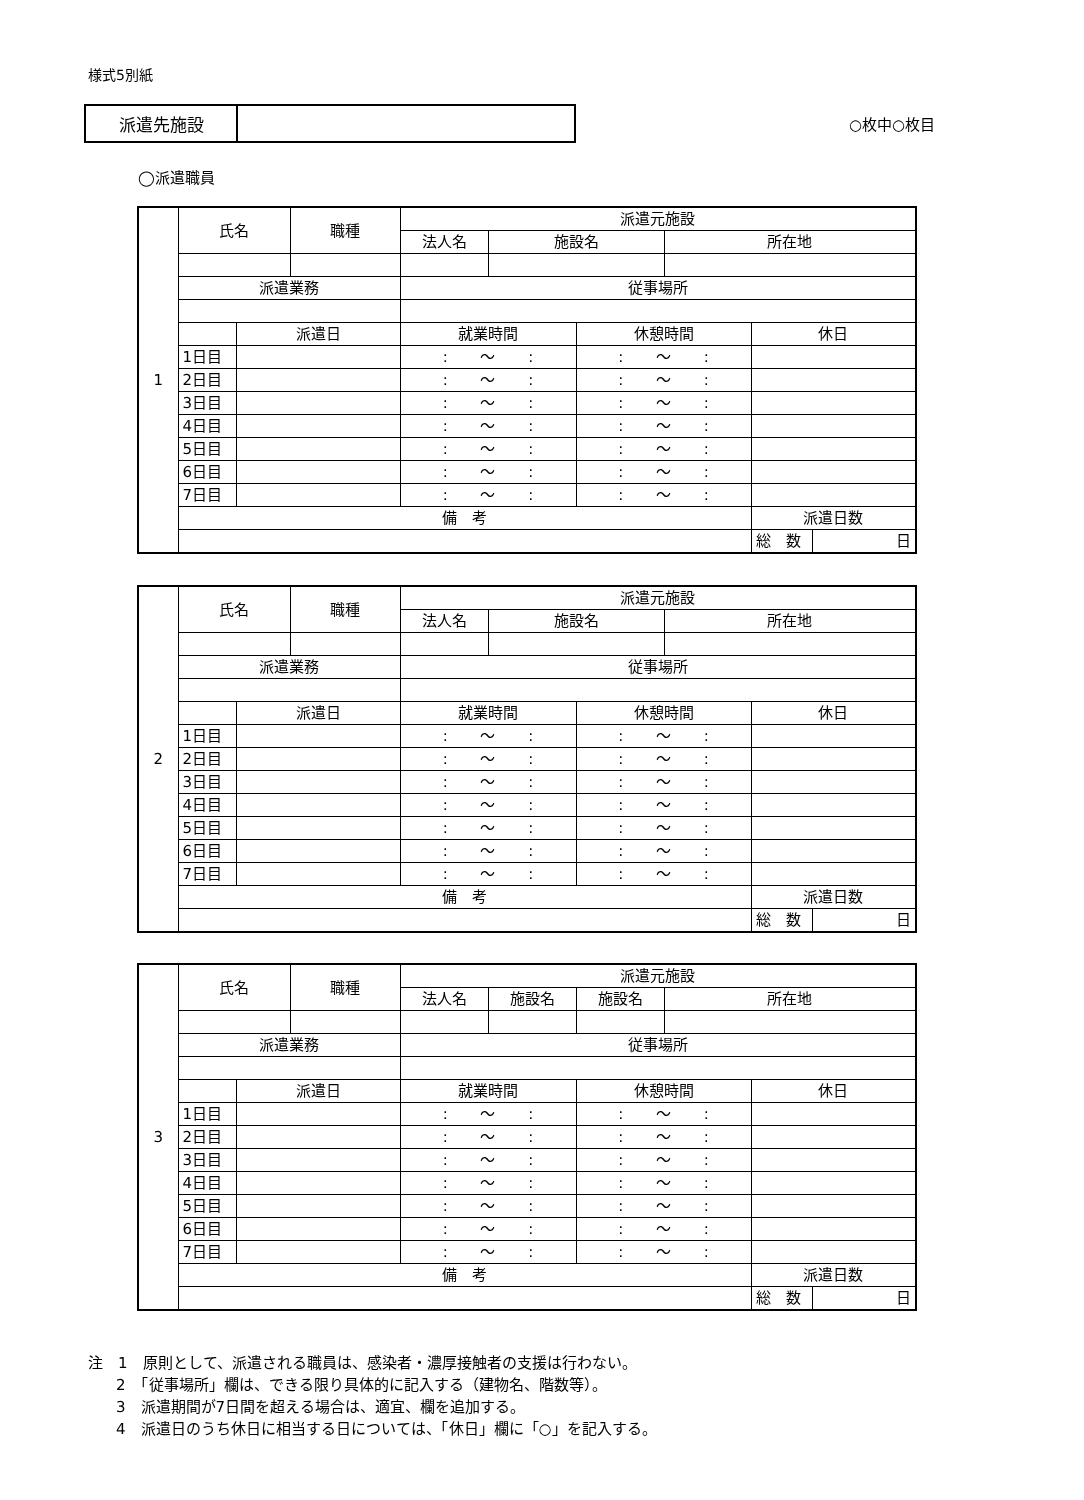様式5別紙
派遣先施設
○枚中○枚目
◯派遣職員
| 1 | 氏名 | | 職種 | 派遣元施設 | | | | | |
| | | | | 法人名 | 施設名 | | 所在地 | | |
| | 派遣業務 | | | 従事場所 | | | | | |
| | | 派遣日 | | 就業時間 | | 休憩時間 | | 休日 | |
| | 1日目 | | | : ～ : | | : ～ : | | | |
| | 2日目 | | | : ～ : | | : ～ : | | | |
| | 3日目 | | | : ～ : | | : ～ : | | | |
| | 4日目 | | | : ～ : | | : ～ : | | | |
| | 5日目 | | | : ～ : | | : ～ : | | | |
| | 6日目 | | | : ～ : | | : ～ : | | | |
| | 7日目 | | | : ～ : | | : ～ : | | | |
| | 備 考 | | | | | | | 派遣日数 | |
| | | | | | | | | 総 数 | 日 |
| 2 | 氏名 | | 職種 | 派遣元施設 | | | | | |
| | | | | 法人名 | 施設名 | | 所在地 | | |
| | 派遣業務 | | | 従事場所 | | | | | |
| | | 派遣日 | | 就業時間 | | 休憩時間 | | 休日 | |
| | 1日目 | | | : ～ : | | : ～ : | | | |
| | 2日目 | | | : ～ : | | : ～ : | | | |
| | 3日目 | | | : ～ : | | : ～ : | | | |
| | 4日目 | | | : ～ : | | : ～ : | | | |
| | 5日目 | | | : ～ : | | : ～ : | | | |
| | 6日目 | | | : ～ : | | : ～ : | | | |
| | 7日目 | | | : ～ : | | : ～ : | | | |
| | 備 考 | | | | | | | 派遣日数 | |
| | | | | | | | | 総 数 | 日 |
| 3 | 氏名 | | 職種 | 派遣元施設 | | | | | |
| | | | | 法人名 | 施設名 | 施設名 | 所在地 | | |
| | 派遣業務 | | | 従事場所 | | | | | |
| | | 派遣日 | | 就業時間 | | 休憩時間 | | 休日 | |
| | 1日目 | | | : ～ : | | : ～ : | | | |
| | 2日目 | | | : ～ : | | : ～ : | | | |
| | 3日目 | | | : ～ : | | : ～ : | | | |
| | 4日目 | | | : ～ : | | : ～ : | | | |
| | 5日目 | | | : ～ : | | : ～ : | | | |
| | 6日目 | | | : ～ : | | : ～ : | | | |
| | 7日目 | | | : ～ : | | : ～ : | | | |
| | 備 考 | | | | | | | 派遣日数 | |
| | | | | | | | | 総 数 | 日 |
注　1　原則として、派遣される職員は、感染者・濃厚接触者の支援は行わない。
2　「従事場所」欄は、できる限り具体的に記入する（建物名、階数等）。
3　派遣期間が7日間を超える場合は、適宜、欄を追加する。
4　派遣日のうち休日に相当する日については、「休日」欄に「○」を記入する。